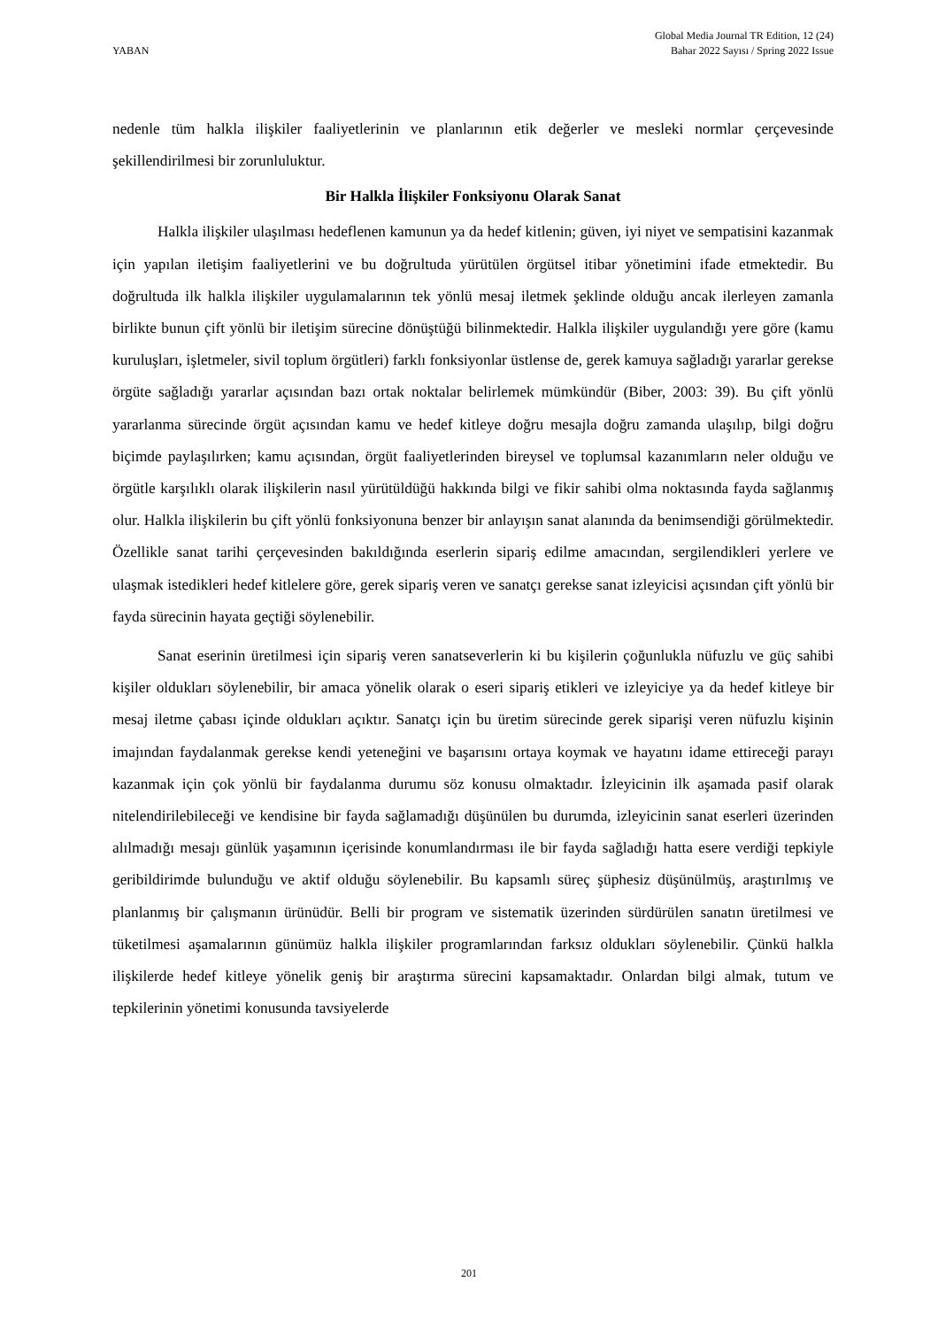YABAN
Global Media Journal TR Edition, 12 (24)
Bahar 2022 Sayısı / Spring 2022 Issue
nedenle tüm halkla ilişkiler faaliyetlerinin ve planlarının etik değerler ve mesleki normlar çerçevesinde şekillendirilmesi bir zorunluluktur.
Bir Halkla İlişkiler Fonksiyonu Olarak Sanat
Halkla ilişkiler ulaşılması hedeflenen kamunun ya da hedef kitlenin; güven, iyi niyet ve sempatisini kazanmak için yapılan iletişim faaliyetlerini ve bu doğrultuda yürütülen örgütsel itibar yönetimini ifade etmektedir. Bu doğrultuda ilk halkla ilişkiler uygulamalarının tek yönlü mesaj iletmek şeklinde olduğu ancak ilerleyen zamanla birlikte bunun çift yönlü bir iletişim sürecine dönüştüğü bilinmektedir. Halkla ilişkiler uygulandığı yere göre (kamu kuruluşları, işletmeler, sivil toplum örgütleri) farklı fonksiyonlar üstlense de, gerek kamuya sağladığı yararlar gerekse örgüte sağladığı yararlar açısından bazı ortak noktalar belirlemek mümkündür (Biber, 2003: 39). Bu çift yönlü yararlanma sürecinde örgüt açısından kamu ve hedef kitleye doğru mesajla doğru zamanda ulaşılıp, bilgi doğru biçimde paylaşılırken; kamu açısından, örgüt faaliyetlerinden bireysel ve toplumsal kazanımların neler olduğu ve örgütle karşılıklı olarak ilişkilerin nasıl yürütüldüğü hakkında bilgi ve fikir sahibi olma noktasında fayda sağlanmış olur. Halkla ilişkilerin bu çift yönlü fonksiyonuna benzer bir anlayışın sanat alanında da benimsendiği görülmektedir. Özellikle sanat tarihi çerçevesinden bakıldığında eserlerin sipariş edilme amacından, sergilendikleri yerlere ve ulaşmak istedikleri hedef kitlelere göre, gerek sipariş veren ve sanatçı gerekse sanat izleyicisi açısından çift yönlü bir fayda sürecinin hayata geçtiği söylenebilir.
Sanat eserinin üretilmesi için sipariş veren sanatseverlerin ki bu kişilerin çoğunlukla nüfuzlu ve güç sahibi kişiler oldukları söylenebilir, bir amaca yönelik olarak o eseri sipariş etikleri ve izleyiciye ya da hedef kitleye bir mesaj iletme çabası içinde oldukları açıktır. Sanatçı için bu üretim sürecinde gerek siparişi veren nüfuzlu kişinin imajından faydalanmak gerekse kendi yeteneğini ve başarısını ortaya koymak ve hayatını idame ettireceği parayı kazanmak için çok yönlü bir faydalanma durumu söz konusu olmaktadır. İzleyicinin ilk aşamada pasif olarak nitelendirilebileceği ve kendisine bir fayda sağlamadığı düşünülen bu durumda, izleyicinin sanat eserleri üzerinden alılmadığı mesajı günlük yaşamının içerisinde konumlandırması ile bir fayda sağladığı hatta esere verdiği tepkiyle geribildirimde bulunduğu ve aktif olduğu söylenebilir. Bu kapsamlı süreç şüphesiz düşünülmüş, araştırılmış ve planlanmış bir çalışmanın ürünüdür. Belli bir program ve sistematik üzerinden sürdürülen sanatın üretilmesi ve tüketilmesi aşamalarının günümüz halkla ilişkiler programlarından farksız oldukları söylenebilir. Çünkü halkla ilişkilerde hedef kitleye yönelik geniş bir araştırma sürecini kapsamaktadır. Onlardan bilgi almak, tutum ve tepkilerinin yönetimi konusunda tavsiyelerde
201